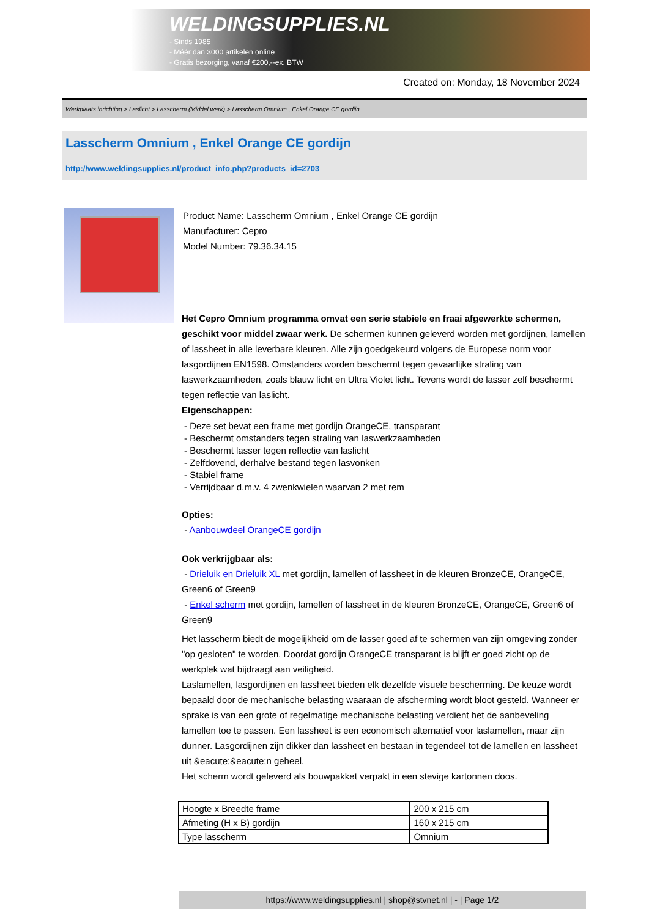WELDINGSUPPLIES.NL
- Sinds 1985
- Méér dan 3000 artikelen online
- Gratis bezorging, vanaf €200,--ex. BTW
Created on: Monday, 18 November 2024
Werkplaats inrichting > Laslicht > Lasscherm (Middel werk) > Lasscherm Omnium , Enkel Orange CE gordijn
Lasscherm Omnium , Enkel Orange CE gordijn
http://www.weldingsupplies.nl/product_info.php?products_id=2703
Product Name: Lasscherm Omnium , Enkel Orange CE gordijn
Manufacturer: Cepro
Model Number: 79.36.34.15
Het Cepro Omnium programma omvat een serie stabiele en fraai afgewerkte schermen, geschikt voor middel zwaar werk. De schermen kunnen geleverd worden met gordijnen, lamellen of lassheet in alle leverbare kleuren. Alle zijn goedgekeurd volgens de Europese norm voor lasgordijnen EN1598. Omstanders worden beschermt tegen gevaarlijke straling van laswerkzaamheden, zoals blauw licht en Ultra Violet licht. Tevens wordt de lasser zelf beschermt tegen reflectie van laslicht.
Eigenschappen:
- Deze set bevat een frame met gordijn OrangeCE, transparant
- Beschermt omstanders tegen straling van laswerkzaamheden
- Beschermt lasser tegen reflectie van laslicht
- Zelfdovend, derhalve bestand tegen lasvonken
- Stabiel frame
- Verrijdbaar d.m.v. 4 zwenkwielen waarvan 2 met rem
Opties:
- Aanbouwdeel OrangeCE gordijn
Ook verkrijgbaar als:
- Drieluik en Drieluik XL met gordijn, lamellen of lassheet in de kleuren BronzeCE, OrangeCE, Green6 of Green9
- Enkel scherm met gordijn, lamellen of lassheet in de kleuren BronzeCE, OrangeCE, Green6 of Green9
Het lasscherm biedt de mogelijkheid om de lasser goed af te schermen van zijn omgeving zonder "op gesloten" te worden. Doordat gordijn OrangeCE transparant is blijft er goed zicht op de werkplek wat bijdraagt aan veiligheid.
Laslamellen, lasgordijnen en lassheet bieden elk dezelfde visuele bescherming. De keuze wordt bepaald door de mechanische belasting waaraan de afscherming wordt bloot gesteld. Wanneer er sprake is van een grote of regelmatige mechanische belasting verdient het de aanbeveling lamellen toe te passen. Een lassheet is een economisch alternatief voor laslamellen, maar zijn dunner. Lasgordijnen zijn dikker dan lassheet en bestaan in tegendeel tot de lamellen en lassheet uit &eacute;&eacute;n geheel.
Het scherm wordt geleverd als bouwpakket verpakt in een stevige kartonnen doos.
| Hoogte x Breedte frame | 200 x 215 cm |
| Afmeting (H x B) gordijn | 160 x 215 cm |
| Type lasscherm | Omnium |
https://www.weldingsupplies.nl | shop@stvnet.nl | - | Page 1/2